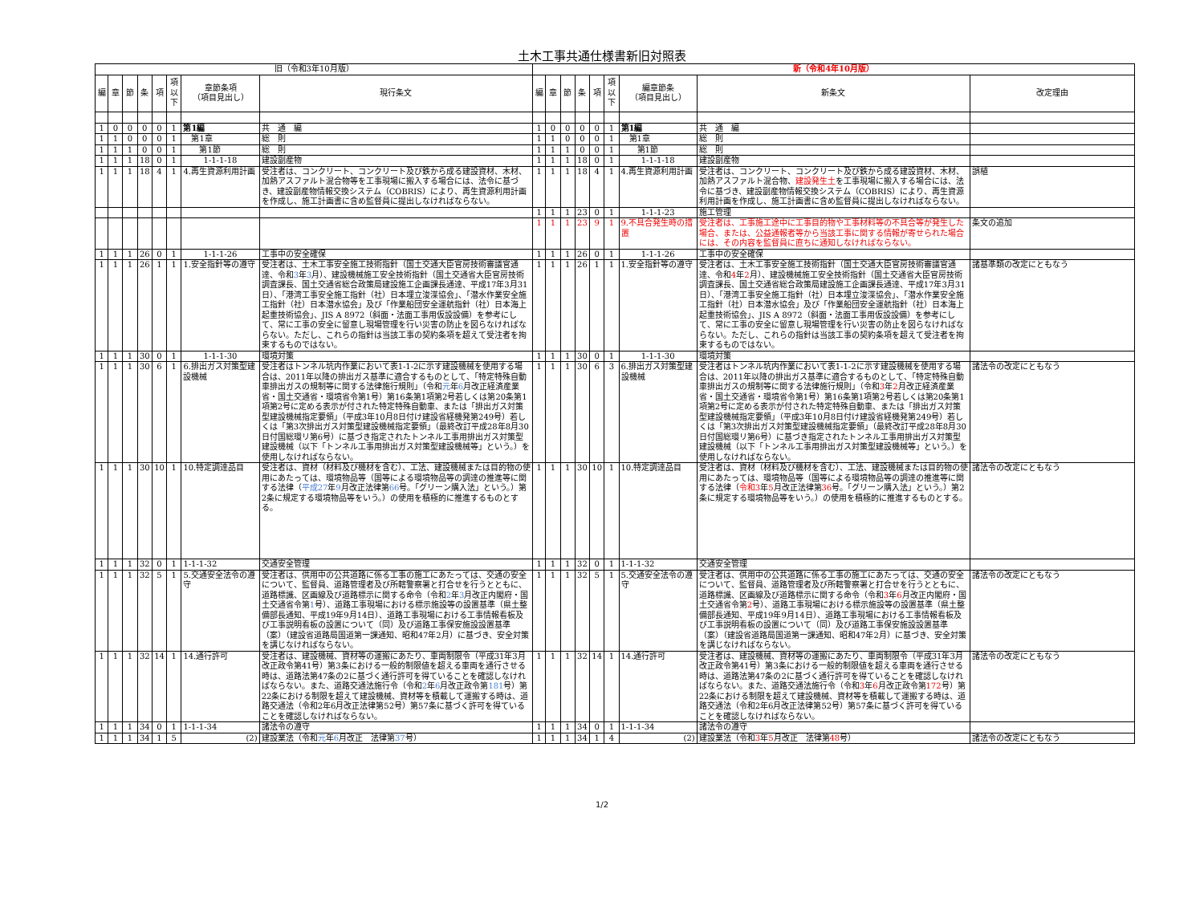土木工事共通仕様書新旧対照表
| 旧（令和3年10月版） | | | | | | | | 新（令和4年10月版） | | | | | | | | |
| --- | --- | --- | --- | --- | --- | --- | --- | --- | --- | --- | --- | --- | --- | --- | --- | --- |
| 編 | 章 | 節 | 条 | 項 | 項以下 | 章節条項 （項目見出し） | 現行条文 | 編 | 章 | 節 | 条 | 項 | 項以下 | 編章節条 （項目見出し） | 新条文 | 改定理由 |
| 1 | 0 | 0 | 0 | 0 | 1 | 第1編 | 共 通 編 | 1 | 0 | 0 | 0 | 0 | 1 | 第1編 | 共 通 編 | |
| 1 | 1 | 0 | 0 | 0 | 1 | 第1章 | 総 則 | 1 | 1 | 0 | 0 | 0 | 1 | 第1章 | 総 則 | |
| 1 | 1 | 1 | 0 | 0 | 1 | 第1節 | 総 則 | 1 | 1 | 1 | 0 | 0 | 1 | 第1節 | 総 則 | |
| 1 | 1 | 1 | 18 | 0 | 1 | 1-1-1-18 | 建設副産物 | 1 | 1 | 1 | 18 | 0 | 1 | 1-1-1-18 | 建設副産物 | |
| 1 | 1 | 1 | 18 | 4 | 1 | 4.再生資源利用計画 | 受注者は、コンクリート、コンクリート及び鉄から成る建設資材、木材、加熱アスファルト混合物等を工事現場に搬入する場合には、法令に基づき、建設副産物情報交換システム（COBRIS）により、再生資源利用計画を作成し、施工計画書に含め監督員に提出しなければならない。 | 1 | 1 | 1 | 18 | 4 | 1 | 4.再生資源利用計画 | 受注者は、コンクリート、コンクリート及び鉄から成る建設資材、木材、加熱アスファルト混合物、 建設発生土 を工事現場に搬入する場合には、法令に基づき、建設副産物情報交換システム（COBRIS）により、再生資源利用計画を作成し、施工計画書に含め監督員に提出しなければならない。 | 誤植 |
| | | | | | | | | 1 | 1 | 1 | 23 | 0 | 1 | 1-1-1-23 | 施工管理 | |
| | | | | | | | | 1 | 1 | 1 | 23 | 9 | 1 | 9.不具合発生時の措置 | 受注者は、工事施工途中に工事目的物や工事材料等の不具合等が発生した場合、または、公益通報者等から当該工事に関する情報が寄せられた場合には、その内容を監督員に直ちに通知しなければならない。 | 条文の追加 |
| 1 | 1 | 1 | 26 | 0 | 1 | 1-1-1-26 | 工事中の安全確保 | 1 | 1 | 1 | 26 | 0 | 1 | 1-1-1-26 | 工事中の安全確保 | |
| 1 | 1 | 1 | 26 | 1 | 1 | 1.安全指針等の遵守 | 受注者は、土木工事安全施工技術指針（国土交通大臣官房技術審議官通達、令和 3 年 3 月）、建設機械施工安全技術指針（国土交通省大臣官房技術調査課長、国土交通省総合政策局建設施工企画課長通達、平成17年3月31日）、「港湾工事安全施工指針（社）日本埋立浚渫協会」、「潜水作業安全施工指針（社）日本潜水協会」及び「作業船団安全運航指針（社）日本海上起重技術協会」、JIS A 8972（斜面・法面工事用仮設設備）を参考にして、常に工事の安全に留意し現場管理を行い災害の防止を図らなければならない。ただし、これらの指針は当該工事の契約条項を超えて受注者を拘束するものではない。 | 1 | 1 | 1 | 26 | 1 | 1 | 1.安全指針等の遵守 | 受注者は、土木工事安全施工技術指針（国土交通大臣官房技術審議官通達、令和 4 年 2 月）、建設機械施工安全技術指針（国土交通省大臣官房技術調査課長、国土交通省総合政策局建設施工企画課長通達、平成17年3月31日）、「港湾工事安全施工指針（社）日本埋立浚渫協会」、「潜水作業安全施工指針（社）日本潜水協会」及び「作業船団安全運航指針（社）日本海上起重技術協会」、JIS A 8972（斜面・法面工事用仮設設備）を参考にして、常に工事の安全に留意し現場管理を行い災害の防止を図らなければならない。ただし、これらの指針は当該工事の契約条項を超えて受注者を拘束するものではない。 | 諸基準類の改定にともなう |
| 1 | 1 | 1 | 30 | 0 | 1 | 1-1-1-30 | 環境対策 | 1 | 1 | 1 | 30 | 0 | 1 | 1-1-1-30 | 環境対策 | |
| 1 | 1 | 1 | 30 | 6 | 1 | 6.排出ガス対策型建設機械 | 受注者はトンネル坑内作業において表1-1-2に示す建設機械を使用する場合は、2011年以降の排出ガス基準に適合するものとして、「特定特殊自動車排出ガスの規制等に関する法律施行規則」（令和 元 年 6 月改正経済産業省・国土交通省・環境省令第1号）第16条第1項第2号若しくは第20条第1項第2号に定める表示が付された特定特殊自動車、または「排出ガス対策型建設機械指定要領」（平成3年10月8日付け建設省経機発第249号）若しくは「第3次排出ガス対策型建設機械指定要領」（最終改訂平成28年8月30日付国総環リ第6号）に基づき指定されたトンネル工事用排出ガス対策型建設機械（以下「トンネル工事用排出ガス対策型建設機械等」という。）を使用しなければならない。 | 1 | 1 | 1 | 30 | 6 | 3 | 6.排出ガス対策型建設機械 | 受注者はトンネル坑内作業において表1-1-2に示す建設機械を使用する場合は、2011年以降の排出ガス基準に適合するものとして、「特定特殊自動車排出ガスの規制等に関する法律施行規則」（令和 3 年 2 月改正経済産業省・国土交通省・環境省令第1号）第16条第1項第2号若しくは第20条第1項第2号に定める表示が付された特定特殊自動車、または「排出ガス対策型建設機械指定要領」（平成3年10月8日付け建設省経機発第249号）若しくは「第3次排出ガス対策型建設機械指定要領」（最終改訂平成28年8月30日付国総環リ第6号）に基づき指定されたトンネル工事用排出ガス対策型建設機械（以下「トンネル工事用排出ガス対策型建設機械等」という。）を使用しなければならない。 | 諸法令の改定にともなう |
| 1 | 1 | 1 | 30 | 10 | 1 | 10.特定調達品目 | 受注者は、資材（材料及び機材を含む）、工法、建設機械または目的物の使用にあたっては、環境物品等（国等による環境物品等の調達の推進等に関する法律（ 平成27 年 9 月改正法律第 66 号。「グリーン購入法」という。）第2条に規定する環境物品等をいう。）の使用を積極的に推進するものとする。 | 1 | 1 | 1 | 30 | 10 | 1 | 10.特定調達品目 | 受注者は、資材（材料及び機材を含む）、工法、建設機械または目的物の使用にあたっては、環境物品等（国等による環境物品等の調達の推進等に関する法律（ 令和3 年 5 月改正法律第 36 号。「グリーン購入法」という。）第2条に規定する環境物品等をいう。）の使用を積極的に推進するものとする。 | 諸法令の改定にともなう |
| 1 | 1 | 1 | 32 | 0 | 1 | 1-1-1-32 | 交通安全管理 | 1 | 1 | 1 | 32 | 0 | 1 | 1-1-1-32 | 交通安全管理 | |
| 1 | 1 | 1 | 32 | 5 | 1 | 5.交通安全法令の遵守 | 受注者は、供用中の公共道路に係る工事の施工にあたっては、交通の安全について、監督員、道路管理者及び所轄警察署と打合せを行うとともに、道路標識、区画線及び道路標示に関する命令（令和 2 年 3 月改正内閣府・国土交通省令第 1 号）、道路工事現場における標示施設等の設置基準（県土整備部長通知、平成19年9月14日）、道路工事現場における工事情報看板及び工事説明看板の設置について（同）及び道路工事保安施設設置基準（案）（建設省道路局国道第一課通知、昭和47年2月）に基づき、安全対策を講じなければならない。 | 1 | 1 | 1 | 32 | 5 | 1 | 5.交通安全法令の遵守 | 受注者は、供用中の公共道路に係る工事の施工にあたっては、交通の安全について、監督員、道路管理者及び所轄警察署と打合せを行うとともに、道路標識、区画線及び道路標示に関する命令（令和 3 年 6 月改正内閣府・国土交通省令第 2 号）、道路工事現場における標示施設等の設置基準（県土整備部長通知、平成19年9月14日）、道路工事現場における工事情報看板及び工事説明看板の設置について（同）及び道路工事保安施設設置基準（案）（建設省道路局国道第一課通知、昭和47年2月）に基づき、安全対策を講じなければならない。 | 諸法令の改定にともなう |
| 1 | 1 | 1 | 32 | 14 | 1 | 14.通行許可 | 受注者は、建設機械、資材等の運搬にあたり、車両制限令（平成31年3月改正政令第41号）第3条における一般的制限値を超える車両を通行させる時は、道路法第47条の2に基づく通行許可を得ていることを確認しなければならない。また、道路交通法施行令（令和 2 年 6 月改正政令第 181 号）第22条における制限を超えて建設機械、資材等を積載して運搬する時は、道路交通法（令和2年6月改正法律第52号）第57条に基づく許可を得ていることを確認しなければならない。 | 1 | 1 | 1 | 32 | 14 | 1 | 14.通行許可 | 受注者は、建設機械、資材等の運搬にあたり、車両制限令（平成31年3月改正政令第41号）第3条における一般的制限値を超える車両を通行させる時は、道路法第47条の2に基づく通行許可を得ていることを確認しなければならない。また、道路交通法施行令（令和 3 年 6 月改正政令第 172 号）第22条における制限を超えて建設機械、資材等を積載して運搬する時は、道路交通法（令和2年6月改正法律第52号）第57条に基づく許可を得ていることを確認しなければならない。 | 諸法令の改定にともなう |
| 1 | 1 | 1 | 34 | 0 | 1 | 1-1-1-34 | 諸法令の遵守 | 1 | 1 | 1 | 34 | 0 | 1 | 1-1-1-34 | 諸法令の遵守 | |
| 1 | 1 | 1 | 34 | 1 | 5 | (2) | 建設業法（令和 元 年 6 月改正 法律第 37 号） | 1 | 1 | 1 | 34 | 1 | 4 | (2) | 建設業法（令和 3 年 5 月改正 法律第 48 号） | 諸法令の改定にともなう |
1/2